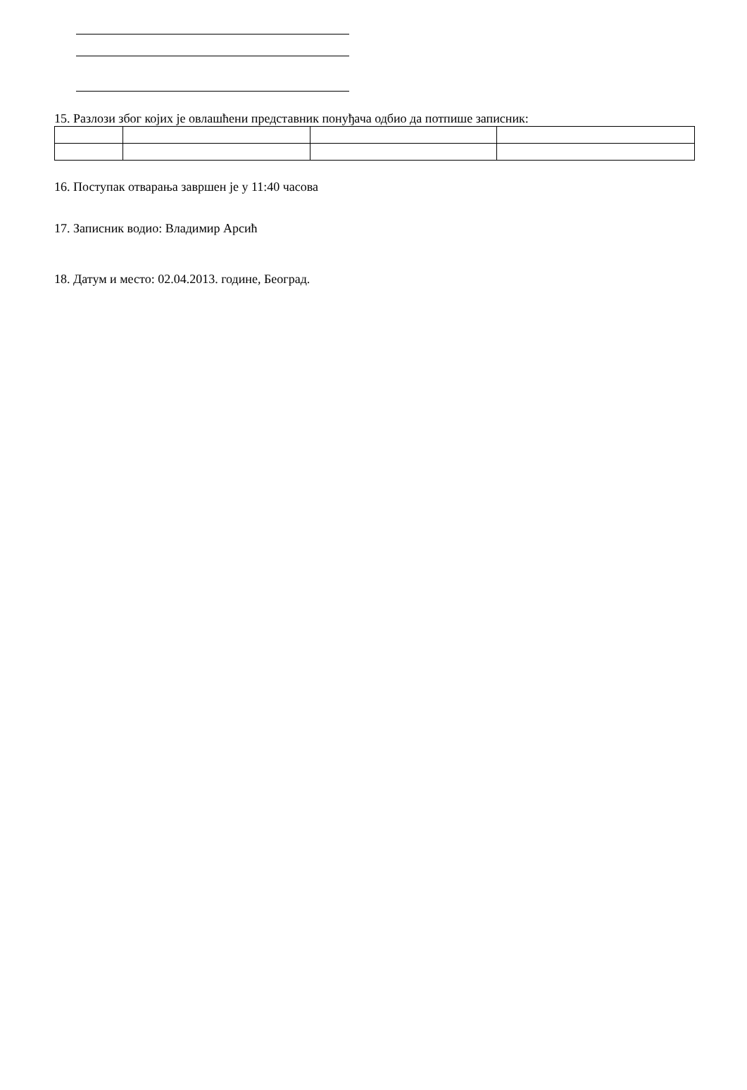15. Разлози због којих је овлашћени представник понуђача одбио да потпише записник:
16. Поступак отварања завршен је у 11:40 часова
17. Записник водио: Владимир Арсић
18. Датум и место: 02.04.2013. године, Београд.